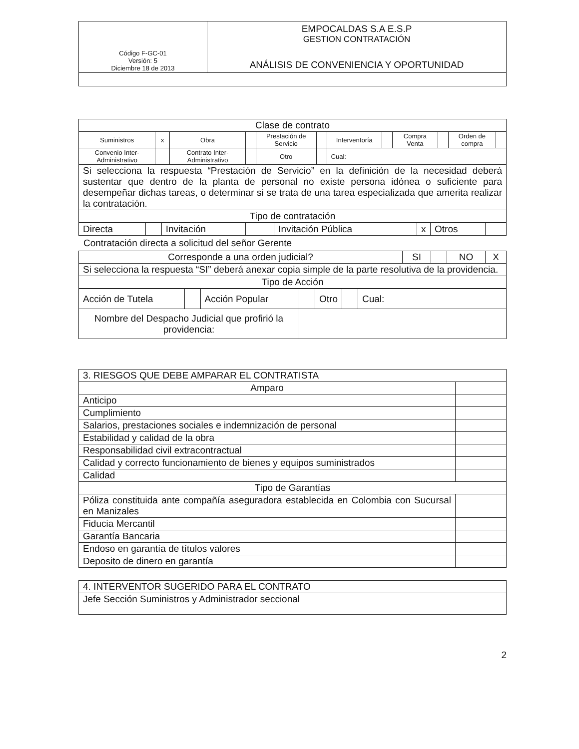| Código F-GC-01 Versión: 5 Diciembre 18 de 2013 | EMPOCALDAS S.A E.S.P GESTION CONTRATACIÓN ANÁLISIS DE CONVENIENCIA Y OPORTUNIDAD |
| Clase de contrato | | | | | | | | | | | |
| --- | --- | --- | --- | --- | --- | --- | --- | --- | --- | --- | --- |
| Suministros | x | Obra | | Prestación de Servicio | | Interventoría | | Compra Venta | | Orden de compra | |
| Convenio Inter-Administrativo | | Contrato Inter-Administrativo | | Otro | | Cual: | | | | | |
| Si selecciona la respuesta “Prestación de Servicio” en la definición de la necesidad deberá sustentar que dentro de la planta de personal no existe persona idónea o suficiente para desempeñar dichas tareas, o determinar si se trata de una tarea especializada que amerita realizar la contratación. | | | | | | | | | | | |
| Tipo de contratación | | | | | | | | | | | |
| Directa | | Invitación | | Invitación Pública | x | Otros | |
Contratación directa a solicitud del señor Gerente
| Corresponde a una orden judicial? | SI | | NO | X |
| Si selecciona la respuesta “SI” deberá anexar copia simple de la parte resolutiva de la providencia. | | | | |
| Tipo de Acción | | | | |
| Acción de Tutela | | Acción Popular | | Otro | | Cual: |
| Nombre del Despacho Judicial que profirió la providencia: | | | | | | |
| 3. RIESGOS QUE DEBE AMPARAR EL CONTRATISTA | |
| Amparo | |
| Anticipo | |
| Cumplimiento | |
| Salarios, prestaciones sociales e indemnización de personal | |
| Estabilidad y calidad de la obra | |
| Responsabilidad civil extracontractual | |
| Calidad y correcto funcionamiento de bienes y equipos suministrados | |
| Calidad | |
| Tipo de Garantías | |
| Póliza constituida ante compañía aseguradora establecida en Colombia con Sucursal en Manizales | |
| Fiducia Mercantil | |
| Garantía Bancaria | |
| Endoso en garantía de títulos valores | |
| Deposito de dinero en garantía | |
| 4. INTERVENTOR SUGERIDO PARA EL CONTRATO |
| Jefe Sección Suministros y Administrador seccional |
2